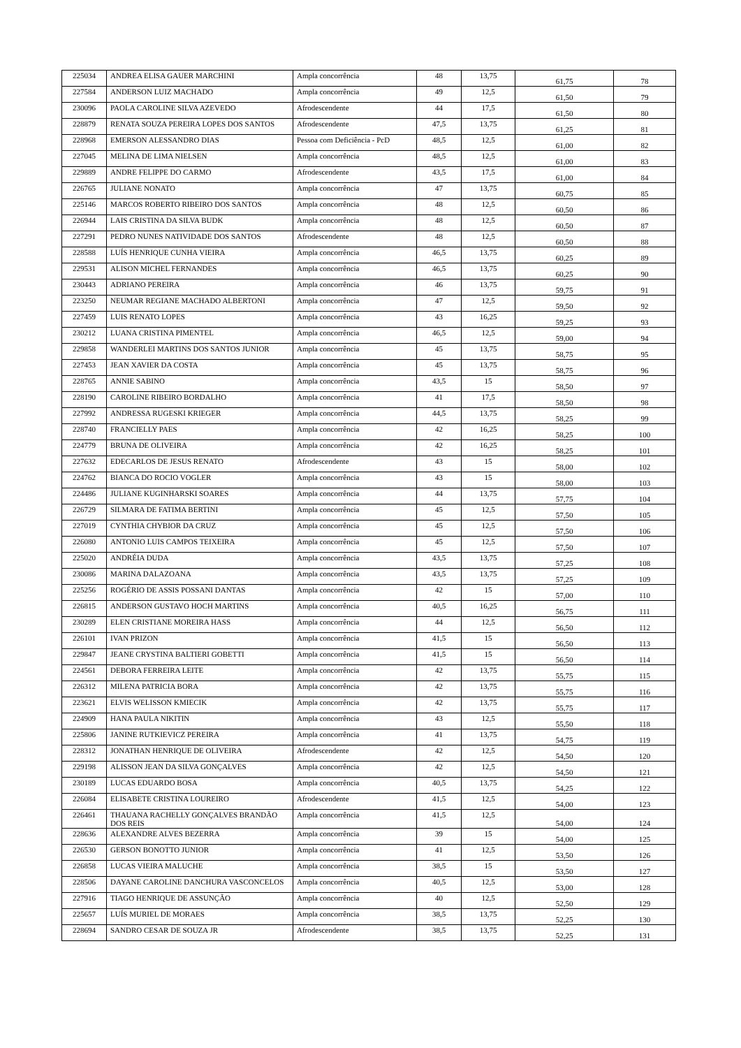| 225034 | ANDREA ELISA GAUER MARCHINI | Ampla concorrência | 48 | 13,75 | 61,75 | 78 |
| 227584 | ANDERSON LUIZ MACHADO | Ampla concorrência | 49 | 12,5 | 61,50 | 79 |
| 230096 | PAOLA CAROLINE SILVA AZEVEDO | Afrodescendente | 44 | 17,5 | 61,50 | 80 |
| 228879 | RENATA SOUZA PEREIRA LOPES DOS SANTOS | Afrodescendente | 47,5 | 13,75 | 61,25 | 81 |
| 228968 | EMERSON ALESSANDRO DIAS | Pessoa com Deficiência - PcD | 48,5 | 12,5 | 61,00 | 82 |
| 227045 | MELINA DE LIMA NIELSEN | Ampla concorrência | 48,5 | 12,5 | 61,00 | 83 |
| 229889 | ANDRE FELIPPE DO CARMO | Afrodescendente | 43,5 | 17,5 | 61,00 | 84 |
| 226765 | JULIANE NONATO | Ampla concorrência | 47 | 13,75 | 60,75 | 85 |
| 225146 | MARCOS ROBERTO RIBEIRO DOS SANTOS | Ampla concorrência | 48 | 12,5 | 60,50 | 86 |
| 226944 | LAIS CRISTINA DA SILVA BUDK | Ampla concorrência | 48 | 12,5 | 60,50 | 87 |
| 227291 | PEDRO NUNES NATIVIDADE DOS SANTOS | Afrodescendente | 48 | 12,5 | 60,50 | 88 |
| 228588 | LUÍS HENRIQUE CUNHA VIEIRA | Ampla concorrência | 46,5 | 13,75 | 60,25 | 89 |
| 229531 | ALISON MICHEL FERNANDES | Ampla concorrência | 46,5 | 13,75 | 60,25 | 90 |
| 230443 | ADRIANO PEREIRA | Ampla concorrência | 46 | 13,75 | 59,75 | 91 |
| 223250 | NEUMAR REGIANE MACHADO ALBERTONI | Ampla concorrência | 47 | 12,5 | 59,50 | 92 |
| 227459 | LUIS RENATO LOPES | Ampla concorrência | 43 | 16,25 | 59,25 | 93 |
| 230212 | LUANA CRISTINA PIMENTEL | Ampla concorrência | 46,5 | 12,5 | 59,00 | 94 |
| 229858 | WANDERLEI MARTINS DOS SANTOS JUNIOR | Ampla concorrência | 45 | 13,75 | 58,75 | 95 |
| 227453 | JEAN XAVIER DA COSTA | Ampla concorrência | 45 | 13,75 | 58,75 | 96 |
| 228765 | ANNIE SABINO | Ampla concorrência | 43,5 | 15 | 58,50 | 97 |
| 228190 | CAROLINE RIBEIRO BORDALHO | Ampla concorrência | 41 | 17,5 | 58,50 | 98 |
| 227992 | ANDRESSA RUGESKI KRIEGER | Ampla concorrência | 44,5 | 13,75 | 58,25 | 99 |
| 228740 | FRANCIELLY PAES | Ampla concorrência | 42 | 16,25 | 58,25 | 100 |
| 224779 | BRUNA DE OLIVEIRA | Ampla concorrência | 42 | 16,25 | 58,25 | 101 |
| 227632 | EDECARLOS DE JESUS RENATO | Afrodescendente | 43 | 15 | 58,00 | 102 |
| 224762 | BIANCA DO ROCIO VOGLER | Ampla concorrência | 43 | 15 | 58,00 | 103 |
| 224486 | JULIANE KUGINHARSKI SOARES | Ampla concorrência | 44 | 13,75 | 57,75 | 104 |
| 226729 | SILMARA DE FATIMA BERTINI | Ampla concorrência | 45 | 12,5 | 57,50 | 105 |
| 227019 | CYNTHIA CHYBIOR DA CRUZ | Ampla concorrência | 45 | 12,5 | 57,50 | 106 |
| 226080 | ANTONIO LUIS CAMPOS TEIXEIRA | Ampla concorrência | 45 | 12,5 | 57,50 | 107 |
| 225020 | ANDRÉIA DUDA | Ampla concorrência | 43,5 | 13,75 | 57,25 | 108 |
| 230086 | MARINA DALAZOANA | Ampla concorrência | 43,5 | 13,75 | 57,25 | 109 |
| 225256 | ROGÉRIO DE ASSIS POSSANI DANTAS | Ampla concorrência | 42 | 15 | 57,00 | 110 |
| 226815 | ANDERSON GUSTAVO HOCH MARTINS | Ampla concorrência | 40,5 | 16,25 | 56,75 | 111 |
| 230289 | ELEN CRISTIANE MOREIRA HASS | Ampla concorrência | 44 | 12,5 | 56,50 | 112 |
| 226101 | IVAN PRIZON | Ampla concorrência | 41,5 | 15 | 56,50 | 113 |
| 229847 | JEANE CRYSTINA BALTIERI GOBETTI | Ampla concorrência | 41,5 | 15 | 56,50 | 114 |
| 224561 | DEBORA FERREIRA LEITE | Ampla concorrência | 42 | 13,75 | 55,75 | 115 |
| 226312 | MILENA PATRICIA BORA | Ampla concorrência | 42 | 13,75 | 55,75 | 116 |
| 223621 | ELVIS WELISSON KMIECIK | Ampla concorrência | 42 | 13,75 | 55,75 | 117 |
| 224909 | HANA PAULA NIKITIN | Ampla concorrência | 43 | 12,5 | 55,50 | 118 |
| 225806 | JANINE RUTKIEVICZ PEREIRA | Ampla concorrência | 41 | 13,75 | 54,75 | 119 |
| 228312 | JONATHAN HENRIQUE DE OLIVEIRA | Afrodescendente | 42 | 12,5 | 54,50 | 120 |
| 229198 | ALISSON JEAN DA SILVA GONÇALVES | Ampla concorrência | 42 | 12,5 | 54,50 | 121 |
| 230189 | LUCAS EDUARDO BOSA | Ampla concorrência | 40,5 | 13,75 | 54,25 | 122 |
| 226084 | ELISABETE CRISTINA LOUREIRO | Afrodescendente | 41,5 | 12,5 | 54,00 | 123 |
| 226461 | THAUANA RACHELLY GONÇALVES BRANDÃO DOS REIS | Ampla concorrência | 41,5 | 12,5 | 54,00 | 124 |
| 228636 | ALEXANDRE ALVES BEZERRA | Ampla concorrência | 39 | 15 | 54,00 | 125 |
| 226530 | GERSON BONOTTO JUNIOR | Ampla concorrência | 41 | 12,5 | 53,50 | 126 |
| 226858 | LUCAS VIEIRA MALUCHE | Ampla concorrência | 38,5 | 15 | 53,50 | 127 |
| 228506 | DAYANE CAROLINE DANCHURA VASCONCELOS | Ampla concorrência | 40,5 | 12,5 | 53,00 | 128 |
| 227916 | TIAGO HENRIQUE DE ASSUNÇÃO | Ampla concorrência | 40 | 12,5 | 52,50 | 129 |
| 225657 | LUÍS MURIEL DE MORAES | Ampla concorrência | 38,5 | 13,75 | 52,25 | 130 |
| 228694 | SANDRO CESAR DE SOUZA JR | Afrodescendente | 38,5 | 13,75 | 52,25 | 131 |